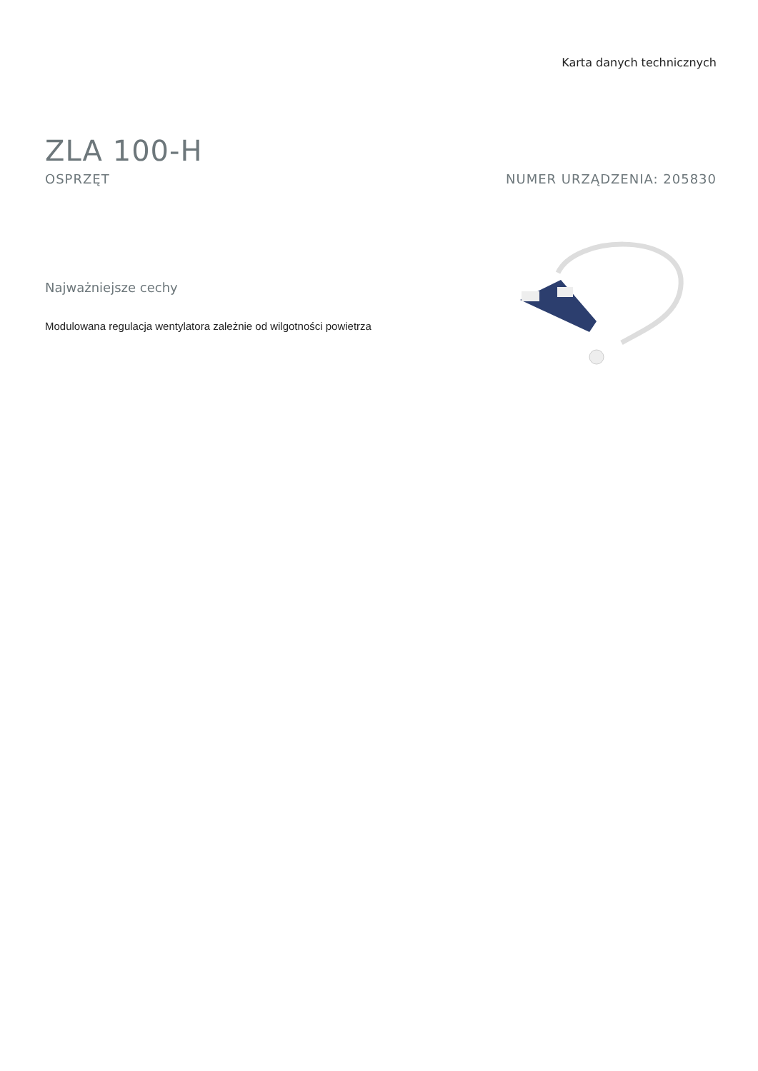Karta danych technicznych
ZLA 100-H
OSPRZĘT NUMER URZĄDZENIA: 205830
Najważniejsze cechy
Modulowana regulacja wentylatora zależnie od wilgotności powietrza